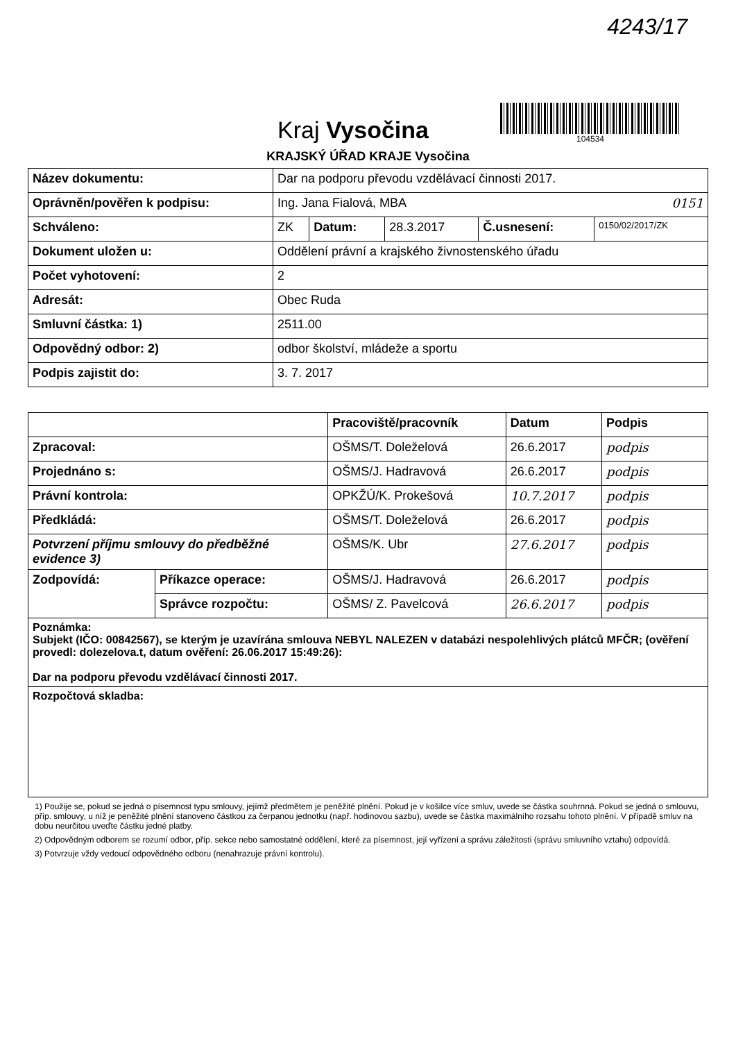4243/17
Kraj Vysočina
104534
KRAJSKÝ ÚŘAD KRAJE Vysočina
| Název dokumentu: | Dar na podporu převodu vzdělávací činnosti 2017. | | | | |
| Oprávněn/pověřen k podpisu: | Ing. Jana Fialová, MBA 0151 | | | | |
| Schváleno: | ZK | Datum: | 28.3.2017 | Č.usnesení: | 0150/02/2017/ZK |
| Dokument uložen u: | Oddělení právní a krajského živnostenského úřadu | | | | |
| Počet vyhotovení: | 2 | | | | |
| Adresát: | Obec Ruda | | | | |
| Smluvní částka: 1) | 2511.00 | | | | |
| Odpovědný odbor: 2) | odbor školství, mládeže a sportu | | | | |
| Podpis zajistit do: | 3. 7. 2017 | | | | |
| | | Pracoviště/pracovník | Datum | Podpis |
| --- | --- | --- | --- | --- |
| Zpracoval: | | OŠMS/T. Doleželová | 26.6.2017 | podpis |
| Projednáno s: | | OŠMS/J. Hadravová | 26.6.2017 | podpis |
| Právní kontrola: | | OPKŽÚ/K. Prokešová | 10.7.2017 | podpis |
| Předkládá: | | OŠMS/T. Doleželová | 26.6.2017 | podpis |
| Potvrzení příjmu smlouvy do předběžné evidence 3) | | OŠMS/K. Ubr | 27.6.2017 | podpis |
| Zodpovídá: | Příkazce operace: | OŠMS/J. Hadravová | 26.6.2017 | podpis |
| | Správce rozpočtu: | OŠMS/ Z. Pavelcová | 26.6.2017 | podpis |
| Poznámka: Subjekt (IČO: 00842567), se kterým je uzavírána smlouva NEBYL NALEZEN v databázi nespolehlivých plátců MFČR; (ověření provedl: dolezelova.t, datum ověření: 26.06.2017 15:49:26): Dar na podporu převodu vzdělávací činnosti 2017. | | | | |
| Rozpočtová skladba: | | | | |
1) Použije se, pokud se jedná o písemnost typu smlouvy, jejímž předmětem je peněžité plnění. Pokud je v košilce více smluv, uvede se částka souhrnná. Pokud se jedná o smlouvu, příp. smlouvy, u níž je peněžité plnění stanoveno částkou za čerpanou jednotku (např. hodinovou sazbu), uvede se částka maximálního rozsahu tohoto plnění. V případě smluv na dobu neurčitou uveďte částku jedné platby.
2) Odpovědným odborem se rozumí odbor, příp. sekce nebo samostatné oddělení, které za písemnost, její vyřízení a správu záležitosti (správu smluvního vztahu) odpovídá.
3) Potvrzuje vždy vedoucí odpovědného odboru (nenahrazuje právní kontrolu).